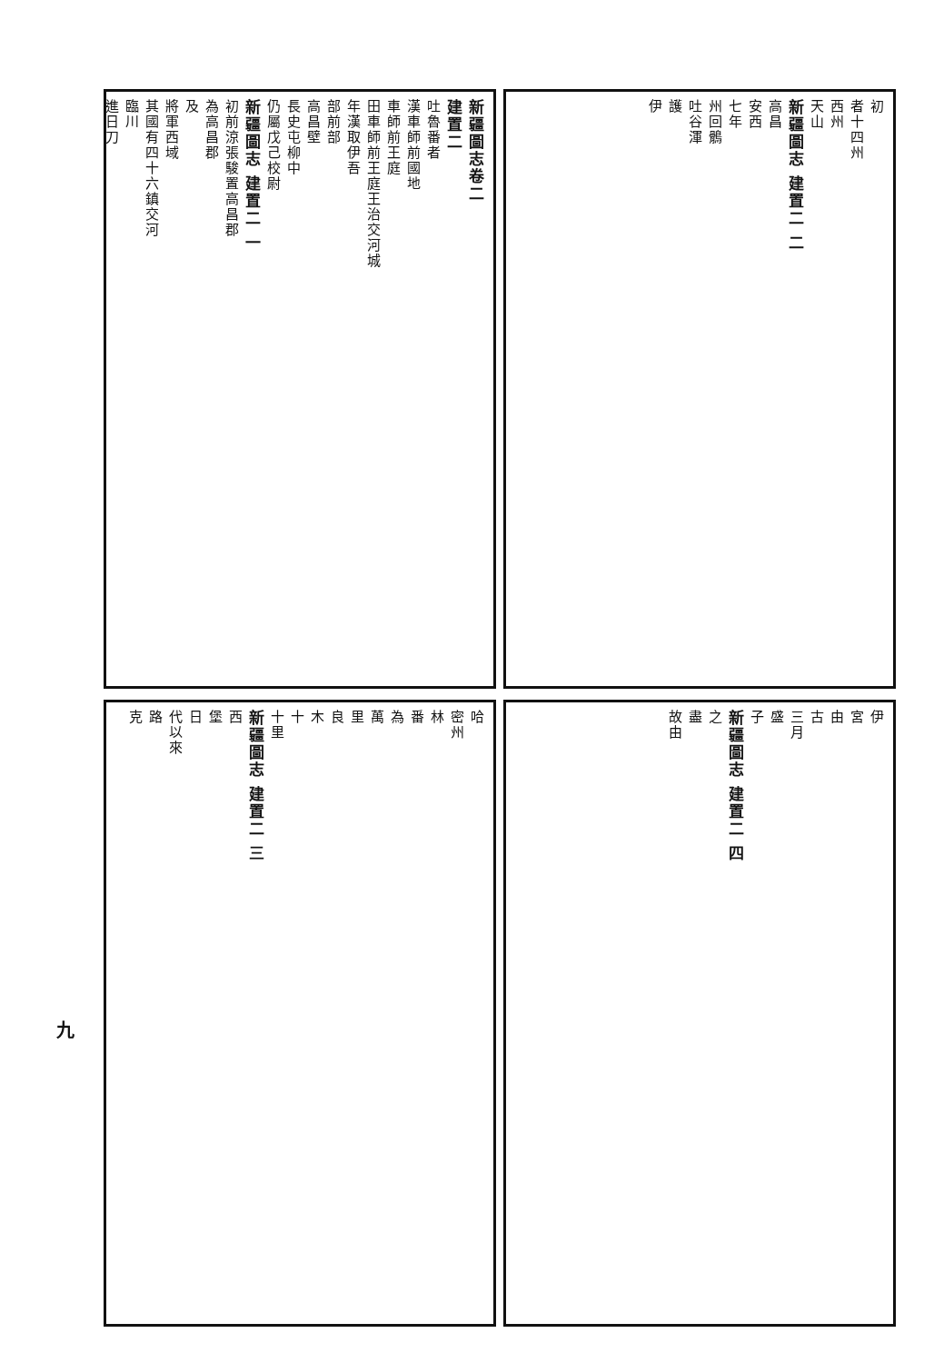新疆圖志卷二
建置二
吐魯番者
漢車師前國地
車師前王庭
田車師前王庭王治交河城
年漢取伊吾
部前部
高昌壁
長史屯柳中
仍屬戊己校尉
新疆圖志 建置二 一
初前涼張駿置高昌郡
為高昌郡
及
將軍西域
其國有四十六鎮交河
臨川
進日刀
初
者十四州
西州
天山
新疆圖志 建置二 二
高昌
安西
七年
州回鶻
吐谷渾
護
伊
哈
密州
林
番
為
萬
里
良
木
十
十里
新疆圖志 建置二 三
西
堡
日
代以來
路
克
伊
宮
由
古
三月
盛
子
新疆圖志 建置二 四
之
盡
故由
九